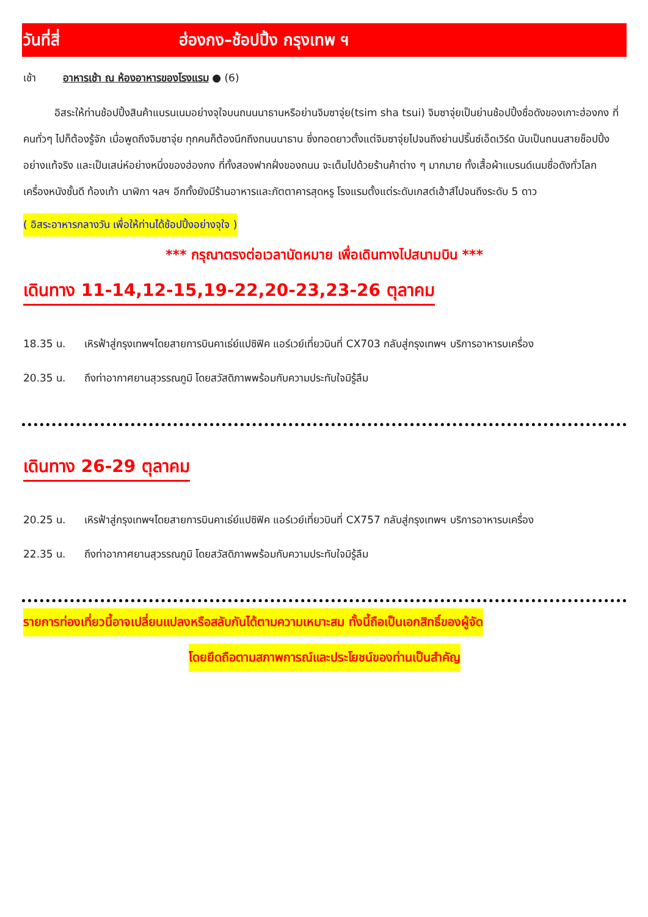วันที่สี่ ฮ่องกง–ช้อปปิ้ง กรุงเทพ ฯ
เช้า อาหารเช้า ณ ห้องอาหารของโรงแรม ● (6)
   อิสระให้ท่านช้อปปิ้งสินค้าแบรนเนมอย่างจุใจบนถนนนาธานหรือย่านจิมซาจุ่ย(tsim sha tsui) จิมซาจุ่ยเป็นย่านช้อปปิ้งชื่อดังของเกาะฮ่องกง ที่คนทั่วๆ ไปก็ต้องรู้จัก เมื่อพูดถึงจิมซาจุ่ย ทุกคนก็ต้องนึกถึงถนนนาธาน ซึ่งทอดยาวตั้งแต่จิมซาจุ่ยไปจนถึงย่านปริ๊นซ์เอ็ดเวิร์ด นับเป็นถนนสายช็อปปิ้งอย่างแท้จริง และเป็นเสน่ห์อย่างหนึ่งของฮ่องกง ที่ทั้งสองฟากฝั่งของถนน จะเต็มไปด้วยร้านค้าต่าง ๆ มากมาย ทั้งเสื้อผ้าแบรนด์เนมชื่อดังทั่วโลก เครื่องหนังชั้นดี ท้องเท้า นาฬิกา ฯลฯ อีกทั้งยังมีร้านอาหารและภัตตาคารสุดหรู โรงแรมตั้งแต่ระดับเกสต์เฮ้าส์ไปจนถึงระดับ 5 ดาว
( อิสระอาหารกลางวัน เพื่อให้ท่านได้ช้อปปิ้งอย่างจุใจ )
*** กรุณาตรงต่อเวลานัดหมาย เพื่อเดินทางไปสนามบิน ***
เดินทาง 11-14,12-15,19-22,20-23,23-26 ตุลาคม
18.35 น. เหิรฟ้าสู่กรุงเทพฯโดยสายการบินคาเธ่ย์แปซิฟิค แอร์เวย์เที่ยวบินที่ CX703 กลับสู่กรุงเทพฯ บริการอาหารบเครื่อง
20.35 น. ถึงท่าอากาศยานสุวรรณภูมิ โดยสวัสดิภาพพร้อมกับความประทับใจมิรู้ลืม
เดินทาง 26-29 ตุลาคม
20.25 น. เหิรฟ้าสู่กรุงเทพฯโดยสายการบินคาเธ่ย์แปซิฟิค แอร์เวย์เที่ยวบินที่ CX757 กลับสู่กรุงเทพฯ บริการอาหารบเครื่อง
22.35 น. ถึงท่าอากาศยานสุวรรณภูมิ โดยสวัสดิภาพพร้อมกับความประทับใจมิรู้ลืม
รายการท่องเที่ยวนี้อาจเปลี่ยนแปลงหรือสลับกันได้ตามความเหมาะสม ทั้งนี้ถือเป็นเอกสิทธิ์ของผู้จัด
โดยยึดถือตามสภาพการณ์และประโยชน์ของท่านเป็นสำคัญ